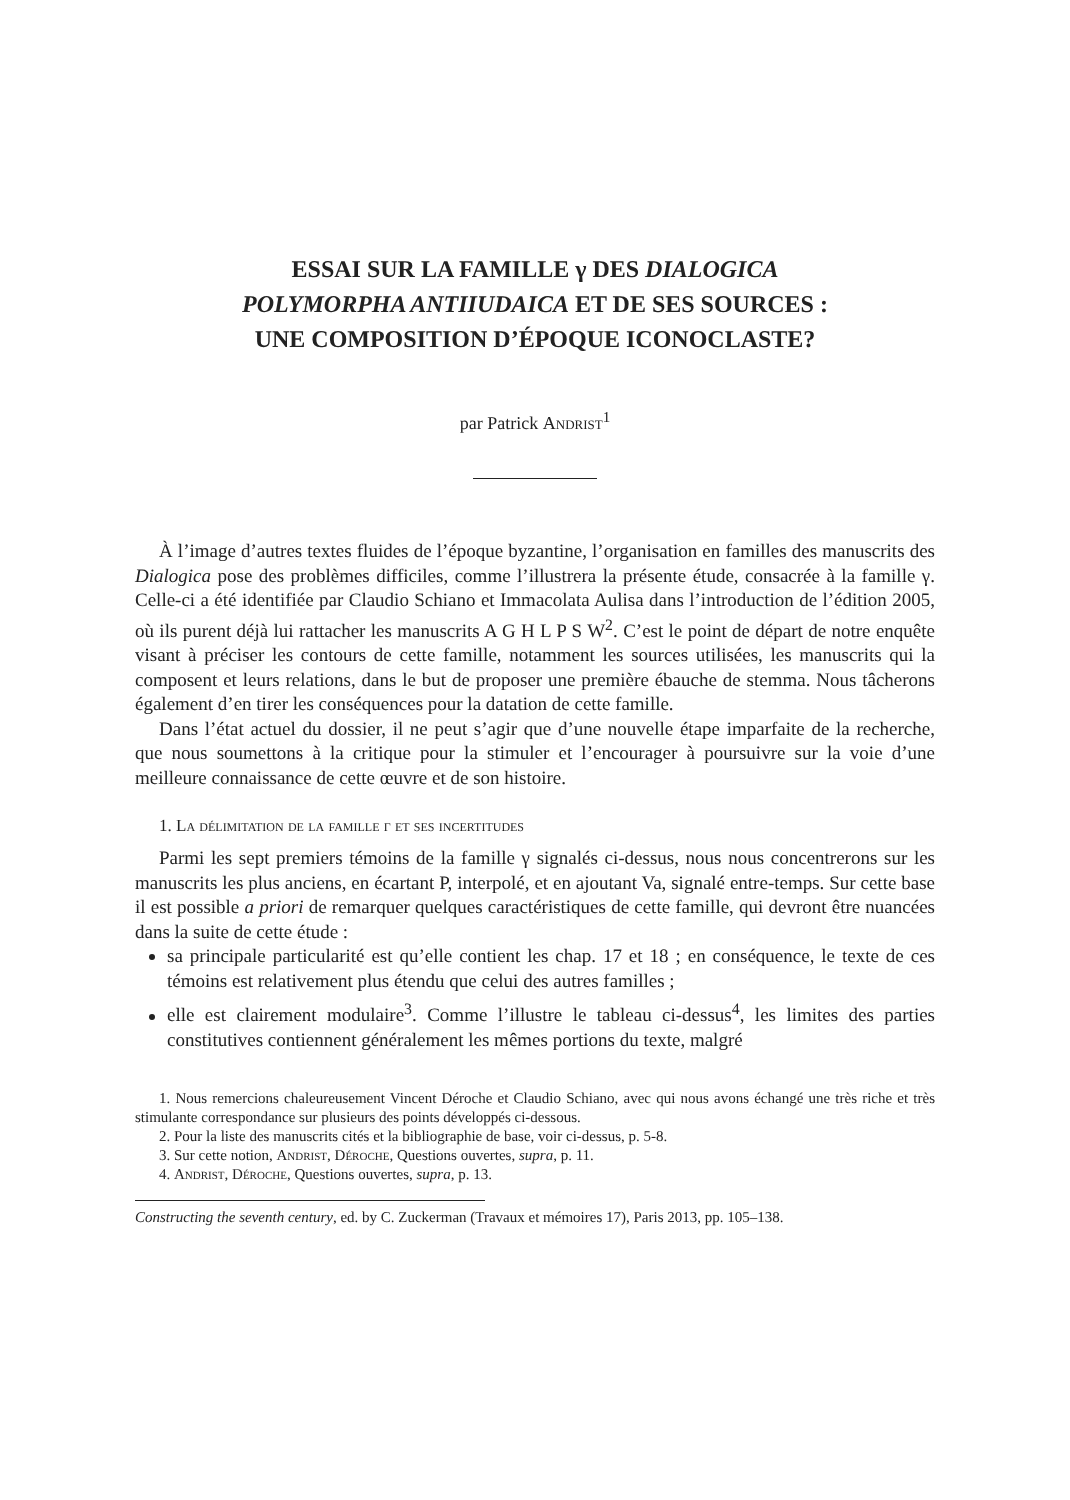ESSAI SUR LA FAMILLE γ DES DIALOGICA
POLYMORPHA ANTIIUDAICA ET DE SES SOURCES :
UNE COMPOSITION D’ÉPOQUE ICONOCLASTE?
par Patrick Andrist<sup>1</sup>
À l’image d’autres textes fluides de l’époque byzantine, l’organisation en familles des manuscrits des Dialogica pose des problèmes difficiles, comme l’illustrera la présente étude, consacrée à la famille γ. Celle-ci a été identifiée par Claudio Schiano et Immacolata Aulisa dans l’introduction de l’édition 2005, où ils purent déjà lui rattacher les manuscrits A G H L P S W<sup>2</sup>. C’est le point de départ de notre enquête visant à préciser les contours de cette famille, notamment les sources utilisées, les manuscrits qui la composent et leurs relations, dans le but de proposer une première ébauche de stemma. Nous tâcherons également d’en tirer les conséquences pour la datation de cette famille.
Dans l’état actuel du dossier, il ne peut s’agir que d’une nouvelle étape imparfaite de la recherche, que nous soumettons à la critique pour la stimuler et l’encourager à poursuivre sur la voie d’une meilleure connaissance de cette œuvre et de son histoire.
1. La délimitation de la famille γ et ses incertitudes
Parmi les sept premiers témoins de la famille γ signalés ci-dessus, nous nous concentrerons sur les manuscrits les plus anciens, en écartant P, interpolé, et en ajoutant Va, signalé entre-temps. Sur cette base il est possible a priori de remarquer quelques caractéristiques de cette famille, qui devront être nuancées dans la suite de cette étude :
sa principale particularité est qu’elle contient les chap. 17 et 18 ; en conséquence, le texte de ces témoins est relativement plus étendu que celui des autres familles ;
elle est clairement modulaire<sup>3</sup>. Comme l’illustre le tableau ci-dessus<sup>4</sup>, les limites des parties constitutives contiennent généralement les mêmes portions du texte, malgré
1. Nous remercions chaleureusement Vincent Déroche et Claudio Schiano, avec qui nous avons échangé une très riche et très stimulante correspondance sur plusieurs des points développés ci-dessous.
2. Pour la liste des manuscrits cités et la bibliographie de base, voir ci-dessus, p. 5-8.
3. Sur cette notion, Andrist, Déroche, Questions ouvertes, supra, p. 11.
4. Andrist, Déroche, Questions ouvertes, supra, p. 13.
Constructing the seventh century, ed. by C. Zuckerman (Travaux et mémoires 17), Paris 2013, pp. 105–138.